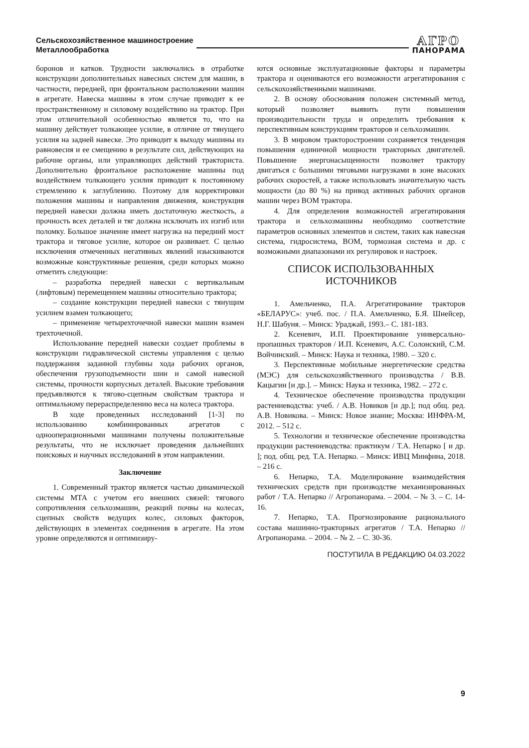Сельскохозяйственное машиностроение
Металлообработка
АГРО
ПАНОРАМА
боронов и катков. Трудности заключались в отработке конструкции дополнительных навесных систем для машин, в частности, передней, при фронтальном расположении машин в агрегате. Навеска машины в этом случае приводит к ее пространственному и силовому воздействию на трактор. При этом отличительной особенностью является то, что на машину действует толкающее усилие, в отличие от тянущего усилия на задней навеске. Это приводит к выходу машины из равновесия и ее смещению в результате сил, действующих на рабочие органы, или управляющих действий тракториста. Дополнительно фронтальное расположение машины под воздействием толкающего усилия приводит к постоянному стремлению к заглублению. Поэтому для корректировки положения машины и направления движения, конструкция передней навески должна иметь достаточную жесткость, а прочность всех деталей и тяг должна исключать их изгиб или поломку. Большое значение имеет нагрузка на передний мост трактора и тяговое усилие, которое он развивает. С целью исключения отмеченных негативных явлений изыскиваются возможные конструктивные решения, среди которых можно отметить следующие:
– разработка передней навески с вертикальным (лифтовым) перемещением машины относительно трактора;
– создание конструкции передней навески с тянущим усилием взамен толкающего;
– применение четырехточечной навески машин взамен трехточечной.
Использование передней навески создает проблемы в конструкции гидравлической системы управления с целью поддержания заданной глубины хода рабочих органов, обеспечения грузоподъемности шин и самой навесной системы, прочности корпусных деталей. Высокие требования предъявляются к тягово-сцепным свойствам трактора и оптимальному перераспределению веса на колеса трактора.
В ходе проведенных исследований [1-3] по использованию комбинированных агрегатов с однооперационными машинами получены положительные результаты, что не исключает проведения дальнейших поисковых и научных исследований в этом направлении.
Заключение
1. Современный трактор является частью динамической системы МТА с учетом его внешних связей: тягового сопротивления сельхозмашин, реакций почвы на колесах, сцепных свойств ведущих колес, силовых факторов, действующих в элементах соединения в агрегате. На этом уровне определяются и оптимизиру-
ются основные эксплуатационные факторы и параметры трактора и оцениваются его возможности агрегатирования с сельскохозяйственными машинами.
2. В основу обоснования положен системный метод, который позволяет выявить пути повышения производительности труда и определить требования к перспективным конструкциям тракторов и сельхозмашин.
3. В мировом тракторостроении сохраняется тенденция повышения единичной мощности тракторных двигателей. Повышение энергонасыщенности позволяет трактору двигаться с большими тяговыми нагрузками в зоне высоких рабочих скоростей, а также использовать значительную часть мощности (до 80 %) на привод активных рабочих органов машин через ВОМ трактора.
4. Для определения возможностей агрегатирования трактора и сельхозмашины необходимо соответствие параметров основных элементов и систем, таких как навесная система, гидросистема, ВОМ, тормозная система и др. с возможными диапазонами их регулировок и настроек.
СПИСОК ИСПОЛЬЗОВАННЫХ
ИСТОЧНИКОВ
1. Амельченко, П.А. Агрегатирование тракторов «БЕЛАРУС»: учеб. пос. / П.А. Амельченко, Б.Я. Шнейсер, Н.Г. Шабуня. – Минск: Ураджай, 1993.– С. 181-183.
2. Ксеневич, И.П. Проектирование универсально-пропашных тракторов / И.П. Ксеневич, А.С. Солонский, С.М. Войчинский. – Минск: Наука и техника, 1980. – 320 с.
3. Перспективные мобильные энергетические средства (МЭС) для сельскохозяйственного производства / В.В. Кацыгин [и др.]. – Минск: Наука и техника, 1982. – 272 с.
4. Техническое обеспечение производства продукции растениеводства: учеб. / А.В. Новиков [и др.]; под общ. ред. А.В. Новикова. – Минск: Новое знание; Москва: ИНФРА-М, 2012. – 512 с.
5. Технологии и техническое обеспечение производства продукции растениеводства: практикум / Т.А. Непарко [ и др. ]; под. общ. ред. Т.А. Непарко. – Минск: ИВЦ Минфина, 2018. – 216 с.
6. Непарко, Т.А. Моделирование взаимодействия технических средств при производстве механизированных работ / Т.А. Непарко // Агропанорама. – 2004. – № 3. – С. 14-16.
7. Непарко, Т.А. Прогнозирование рационального состава машинно-тракторных агрегатов / Т.А. Непарко // Агропанорама. – 2004. – № 2. – С. 30-36.
ПОСТУПИЛА В РЕДАКЦИЮ 04.03.2022
9